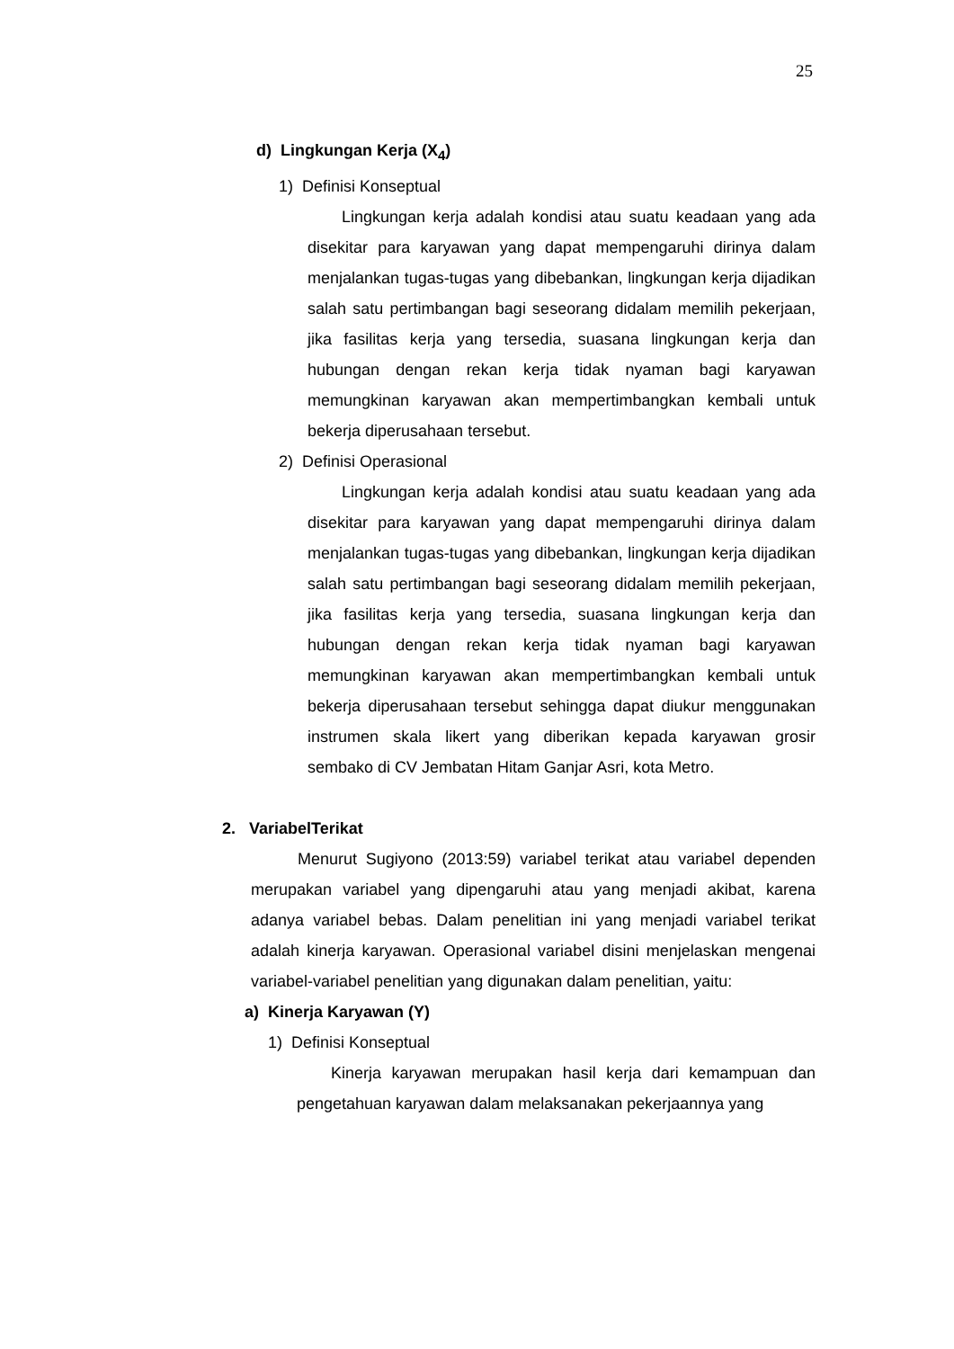25
d) Lingkungan Kerja (X<sub>4</sub>)
1) Definisi Konseptual
Lingkungan kerja adalah kondisi atau suatu keadaan yang ada disekitar para karyawan yang dapat mempengaruhi dirinya dalam menjalankan tugas-tugas yang dibebankan, lingkungan kerja dijadikan salah satu pertimbangan bagi seseorang didalam memilih pekerjaan, jika fasilitas kerja yang tersedia, suasana lingkungan kerja dan hubungan dengan rekan kerja tidak nyaman bagi karyawan memungkinan karyawan akan mempertimbangkan kembali untuk bekerja diperusahaan tersebut.
2) Definisi Operasional
Lingkungan kerja adalah kondisi atau suatu keadaan yang ada disekitar para karyawan yang dapat mempengaruhi dirinya dalam menjalankan tugas-tugas yang dibebankan, lingkungan kerja dijadikan salah satu pertimbangan bagi seseorang didalam memilih pekerjaan, jika fasilitas kerja yang tersedia, suasana lingkungan kerja dan hubungan dengan rekan kerja tidak nyaman bagi karyawan memungkinan karyawan akan mempertimbangkan kembali untuk bekerja diperusahaan tersebut sehingga dapat diukur menggunakan instrumen skala likert yang diberikan kepada karyawan grosir sembako di CV Jembatan Hitam Ganjar Asri, kota Metro.
2. VariabelTerikat
Menurut Sugiyono (2013:59) variabel terikat atau variabel dependen merupakan variabel yang dipengaruhi atau yang menjadi akibat, karena adanya variabel bebas. Dalam penelitian ini yang menjadi variabel terikat adalah kinerja karyawan. Operasional variabel disini menjelaskan mengenai variabel-variabel penelitian yang digunakan dalam penelitian, yaitu:
a) Kinerja Karyawan (Y)
1) Definisi Konseptual
Kinerja karyawan merupakan hasil kerja dari kemampuan dan pengetahuan karyawan dalam melaksanakan pekerjaannya yang